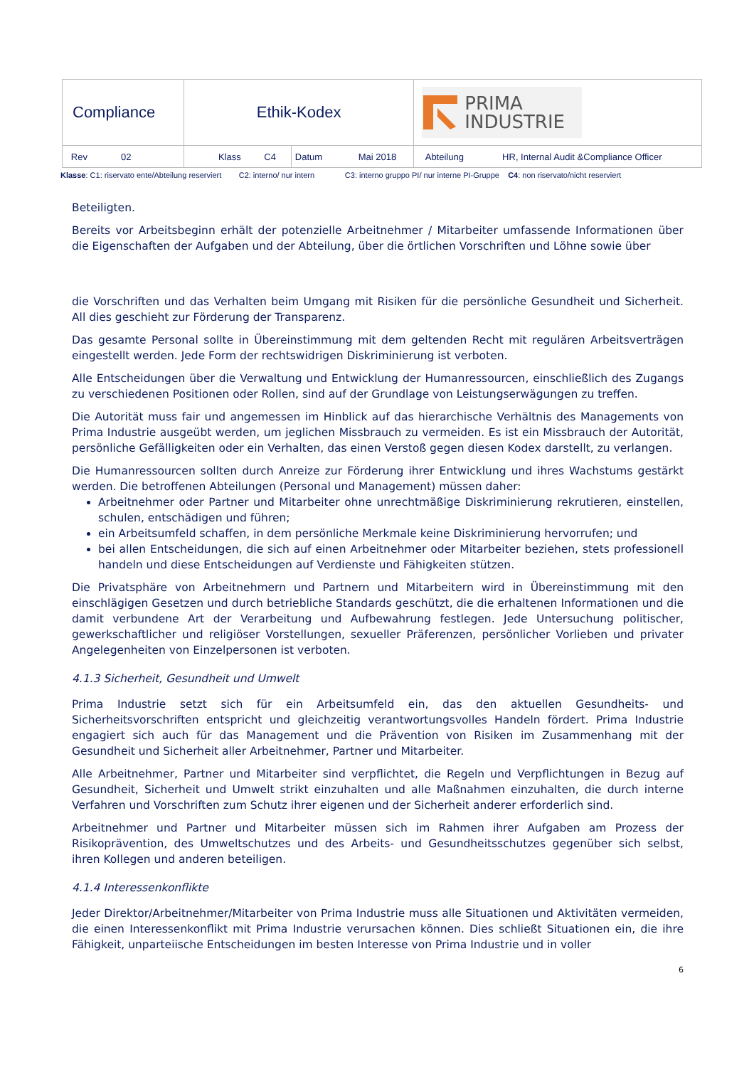| Compliance | Ethik-Kodex | | PRIMA INDUSTRIE |
| Rev 02 | Klass C4 | Datum Mai 2018 | Abteilung HR, Internal Audit &Compliance Officer |
Klasse: C1: riservato ente/Abteilung reserviert C2: interno/ nur intern C3: interno gruppo PI/ nur interne PI-Gruppe C4: non riservato/nicht reserviert
Beteiligten.
Bereits vor Arbeitsbeginn erhält der potenzielle Arbeitnehmer / Mitarbeiter umfassende Informationen über die Eigenschaften der Aufgaben und der Abteilung, über die örtlichen Vorschriften und Löhne sowie über
die Vorschriften und das Verhalten beim Umgang mit Risiken für die persönliche Gesundheit und Sicherheit. All dies geschieht zur Förderung der Transparenz.
Das gesamte Personal sollte in Übereinstimmung mit dem geltenden Recht mit regulären Arbeitsverträgen eingestellt werden. Jede Form der rechtswidrigen Diskriminierung ist verboten.
Alle Entscheidungen über die Verwaltung und Entwicklung der Humanressourcen, einschließlich des Zugangs zu verschiedenen Positionen oder Rollen, sind auf der Grundlage von Leistungserwägungen zu treffen.
Die Autorität muss fair und angemessen im Hinblick auf das hierarchische Verhältnis des Managements von Prima Industrie ausgeübt werden, um jeglichen Missbrauch zu vermeiden. Es ist ein Missbrauch der Autorität, persönliche Gefälligkeiten oder ein Verhalten, das einen Verstoß gegen diesen Kodex darstellt, zu verlangen.
Die Humanressourcen sollten durch Anreize zur Förderung ihrer Entwicklung und ihres Wachstums gestärkt werden. Die betroffenen Abteilungen (Personal und Management) müssen daher:
Arbeitnehmer oder Partner und Mitarbeiter ohne unrechtmäßige Diskriminierung rekrutieren, einstellen, schulen, entschädigen und führen;
ein Arbeitsumfeld schaffen, in dem persönliche Merkmale keine Diskriminierung hervorrufen; und
bei allen Entscheidungen, die sich auf einen Arbeitnehmer oder Mitarbeiter beziehen, stets professionell handeln und diese Entscheidungen auf Verdienste und Fähigkeiten stützen.
Die Privatsphäre von Arbeitnehmern und Partnern und Mitarbeitern wird in Übereinstimmung mit den einschlägigen Gesetzen und durch betriebliche Standards geschützt, die die erhaltenen Informationen und die damit verbundene Art der Verarbeitung und Aufbewahrung festlegen. Jede Untersuchung politischer, gewerkschaftlicher und religiöser Vorstellungen, sexueller Präferenzen, persönlicher Vorlieben und privater Angelegenheiten von Einzelpersonen ist verboten.
4.1.3 Sicherheit, Gesundheit und Umwelt
Prima Industrie setzt sich für ein Arbeitsumfeld ein, das den aktuellen Gesundheits- und Sicherheitsvorschriften entspricht und gleichzeitig verantwortungsvolles Handeln fördert. Prima Industrie engagiert sich auch für das Management und die Prävention von Risiken im Zusammenhang mit der Gesundheit und Sicherheit aller Arbeitnehmer, Partner und Mitarbeiter.
Alle Arbeitnehmer, Partner und Mitarbeiter sind verpflichtet, die Regeln und Verpflichtungen in Bezug auf Gesundheit, Sicherheit und Umwelt strikt einzuhalten und alle Maßnahmen einzuhalten, die durch interne Verfahren und Vorschriften zum Schutz ihrer eigenen und der Sicherheit anderer erforderlich sind.
Arbeitnehmer und Partner und Mitarbeiter müssen sich im Rahmen ihrer Aufgaben am Prozess der Risikoprävention, des Umweltschutzes und des Arbeits- und Gesundheitsschutzes gegenüber sich selbst, ihren Kollegen und anderen beteiligen.
4.1.4 Interessenkonflikte
Jeder Direktor/Arbeitnehmer/Mitarbeiter von Prima Industrie muss alle Situationen und Aktivitäten vermeiden, die einen Interessenkonflikt mit Prima Industrie verursachen können. Dies schließt Situationen ein, die ihre Fähigkeit, unparteiische Entscheidungen im besten Interesse von Prima Industrie und in voller
6